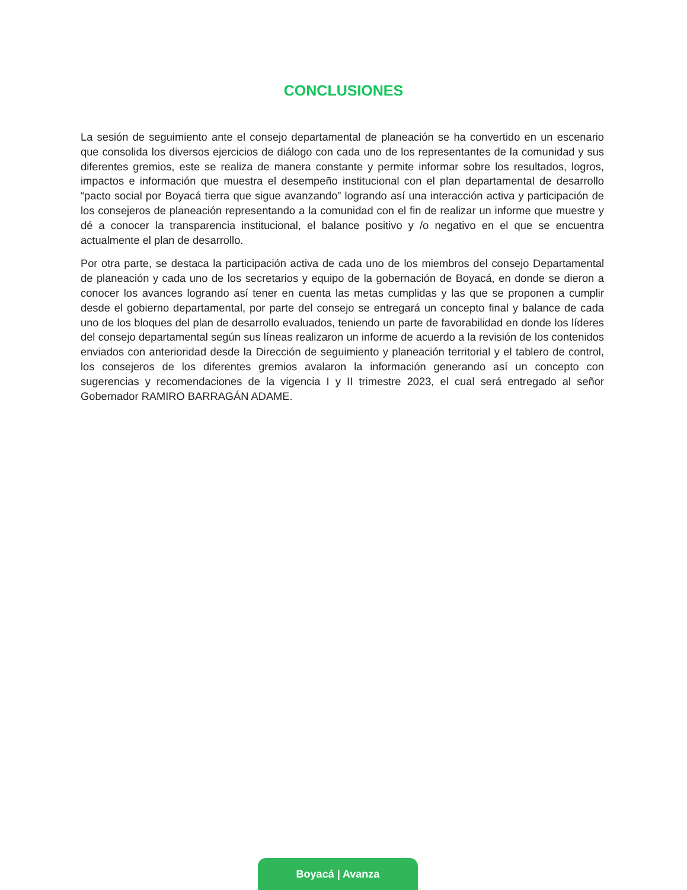CONCLUSIONES
La sesión de seguimiento ante el consejo departamental de planeación se ha convertido en un escenario que consolida los diversos ejercicios de diálogo con cada uno de los representantes de la comunidad y sus diferentes gremios, este se realiza de manera constante y permite informar sobre los resultados, logros, impactos e información que muestra el desempeño institucional con el plan departamental de desarrollo “pacto social por Boyacá tierra que sigue avanzando” logrando así una interacción activa y participación de los consejeros de planeación representando a la comunidad con el fin de realizar un informe que muestre y dé a conocer la transparencia institucional, el balance positivo y /o negativo en el que se encuentra actualmente el plan de desarrollo.
Por otra parte, se destaca la participación activa de cada uno de los miembros del consejo Departamental de planeación y cada uno de los secretarios y equipo de la gobernación de Boyacá, en donde se dieron a conocer los avances logrando así tener en cuenta las metas cumplidas y las que se proponen a cumplir desde el gobierno departamental, por parte del consejo se entregará un concepto final y balance de cada uno de los bloques del plan de desarrollo evaluados, teniendo un parte de favorabilidad en donde los líderes del consejo departamental según sus líneas realizaron un informe de acuerdo a la revisión de los contenidos enviados con anterioridad desde la Dirección de seguimiento y planeación territorial y el tablero de control, los consejeros de los diferentes gremios avalaron la información generando así un concepto con sugerencias y recomendaciones de la vigencia I y II trimestre 2023, el cual será entregado al señor Gobernador RAMIRO BARRAGÁN ADAME.
Boyacá | Avanza